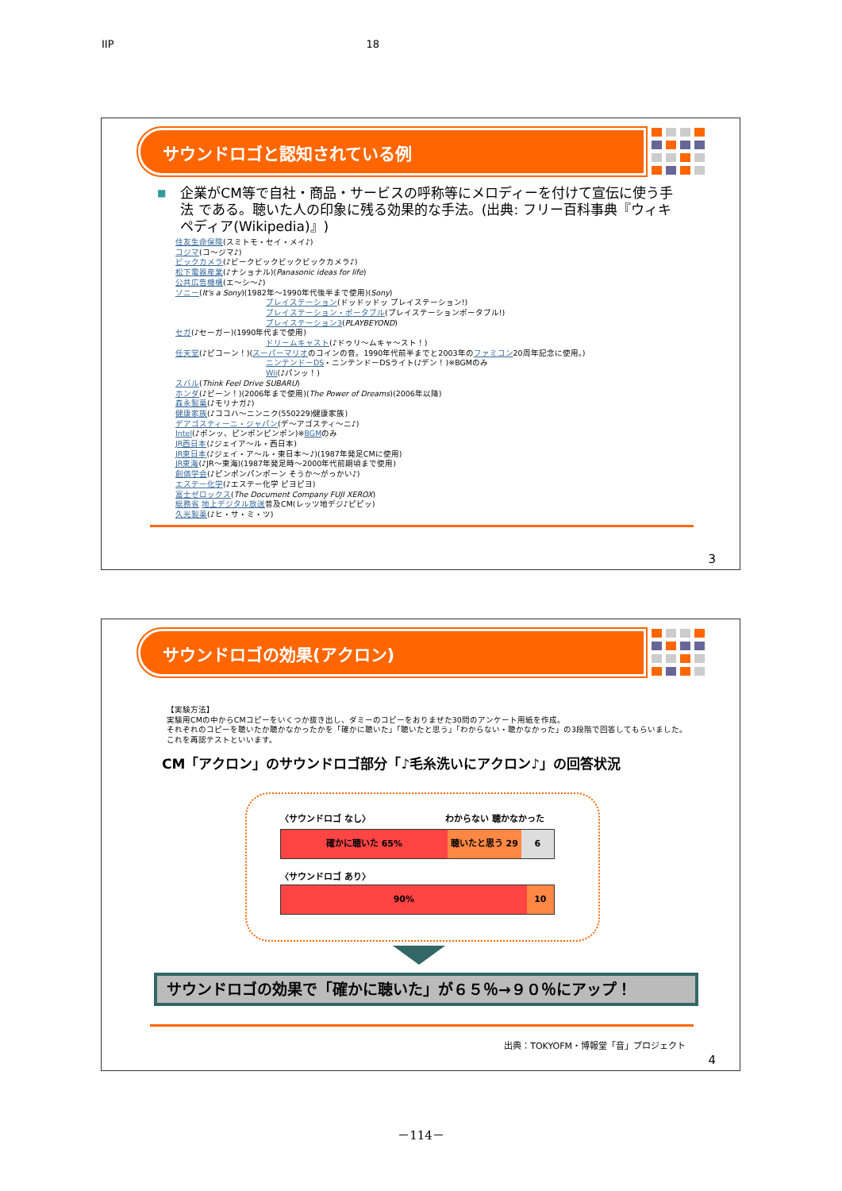IIP 18
サウンドロゴと認知されている例
■ 企業がCM等で自社・商品・サービスの呼称等にメロディーを付けて宣伝に使う手法 である。聴いた人の印象に残る効果的な手法。(出典: フリー百科事典『ウィキペディア(Wikipedia)』)
住友生命保険(スミトモ・セイ・メイ♪)
コジマ(コ～ジマ♪)
ビックカメラ(♪ビークビックビックビックカメラ♪)
松下電器産業(♪ナショナル)(Panasonic ideas for life)
公共広告機構(エ～シ～♪)
ソニー(It's a Sony)(1982年～1990年代後半まで使用)(Sony)
プレイステーション(ドッドッドッ プレイステーション!)
プレイステーション・ポータブル(プレイステーションポータブル!)
プレイステーション3(PLAYBEYOND)
セガ(♪セーガー)(1990年代まで使用)
ドリームキャスト(♪ドゥリ～ムキャ～スト！)
任天堂(♪ピコーン！)(スーパーマリオのコインの音。1990年代前半までと2003年のファミコン20周年記念に使用。)
ニンテンドーDS・ニンテンドーDSライト(♪デン！)※BGMのみ
Wii(♪パンッ！)
スバル(Think Feel Drive SUBARU)
ホンダ(♪ピーン！)(2006年まで使用)(The Power of Dreams)(2006年以降)
森永製菓(♪モリナガ♪)
健康家族(♪ココハ～ニンニク(550229)健康家族)
デアゴスティーニ・ジャパン(デ～アゴスティ～ニ♪)
Intel(♪ポンッ、ピンポンピンポン)※BGMのみ
JR西日本(♪ジェイア～ル・西日本)
JR東日本(♪ジェイ・ア～ル・東日本～♪)(1987年発足CMに使用)
JR東海(♪JR～東海)(1987年発足時～2000年代前期頃まで使用)
創価学会(♪ピンポンパンポーン そうか～がっかい♪)
エステー化学(♪エステー化学 ピヨピヨ)
富士ゼロックス(The Document Company FUJI XEROX)
総務省 地上デジタル放送普及CM(レッツ地デジ♪ピピッ)
久光製薬(♪ヒ・サ・ミ・ツ)
3
サウンドロゴの効果(アクロン)
【実験方法】
実験用CMの中からCMコピーをいくつか抜き出し、ダミーのコピーをおりまぜた30問のアンケート用紙を作成。
それぞれのコピーを聴いたか聴かなかったかを「確かに聴いた」「聴いたと思う」「わからない・聴かなかった」の3段階で回答してもらいました。
これを再認テストといいます。
CM「アクロン」のサウンドロゴ部分「♪毛糸洗いにアクロン♪」の回答状況
〈サウンドロゴ なし〉 わからない 聴かなかった
確かに聴いた 65% 聴いたと思う 29 6
〈サウンドロゴ あり〉
90% 10
サウンドロゴの効果で「確かに聴いた」が６５％→９０％にアップ！
出典：TOKYOFM・博報堂「音」プロジェクト
4
－114－